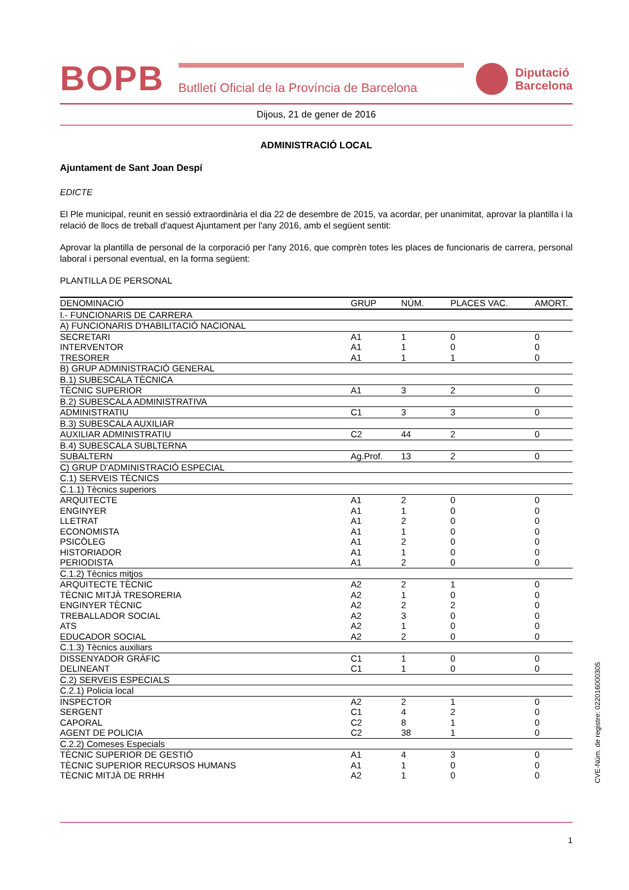BOPB
Butlletí Oficial de la Província de Barcelona
Diputació
Barcelona
Dijous, 21 de gener de 2016
ADMINISTRACIÓ LOCAL
Ajuntament de Sant Joan Despí
EDICTE
El Ple municipal, reunit en sessió extraordinària el dia 22 de desembre de 2015, va acordar, per unanimitat, aprovar la plantilla i la relació de llocs de treball d'aquest Ajuntament per l'any 2016, amb el següent sentit:
Aprovar la plantilla de personal de la corporació per l'any 2016, que comprèn totes les places de funcionaris de carrera, personal laboral i personal eventual, en la forma següent:
PLANTILLA DE PERSONAL
| DENOMINACIÓ | GRUP | NÚM. | PLACES VAC. | AMORT. |
| --- | --- | --- | --- | --- |
| I.- FUNCIONARIS DE CARRERA | | | | |
| A) FUNCIONARIS D'HABILITACIÓ NACIONAL | | | | |
| SECRETARI | A1 | 1 | 0 | 0 |
| INTERVENTOR | A1 | 1 | 0 | 0 |
| TRESORER | A1 | 1 | 1 | 0 |
| B) GRUP ADMINISTRACIÓ GENERAL | | | | |
| B.1) SUBESCALA TÈCNICA | | | | |
| TÈCNIC SUPERIOR | A1 | 3 | 2 | 0 |
| B.2) SUBESCALA ADMINISTRATIVA | | | | |
| ADMINISTRATIU | C1 | 3 | 3 | 0 |
| B.3) SUBESCALA AUXILIAR | | | | |
| AUXILIAR ADMINISTRATIU | C2 | 44 | 2 | 0 |
| B.4) SUBESCALA SUBLTERNA | | | | |
| SUBALTERN | Ag.Prof. | 13 | 2 | 0 |
| C) GRUP D'ADMINISTRACIÓ ESPECIAL | | | | |
| C.1) SERVEIS TÈCNICS | | | | |
| C.1.1) Tècnics superiors | | | | |
| ARQUITECTE | A1 | 2 | 0 | 0 |
| ENGINYER | A1 | 1 | 0 | 0 |
| LLETRAT | A1 | 2 | 0 | 0 |
| ECONOMISTA | A1 | 1 | 0 | 0 |
| PSICÒLEG | A1 | 2 | 0 | 0 |
| HISTORIADOR | A1 | 1 | 0 | 0 |
| PERIODISTA | A1 | 2 | 0 | 0 |
| C.1.2) Tècnics mitjos | | | | |
| ARQUITECTE TÈCNIC | A2 | 2 | 1 | 0 |
| TÈCNIC MITJÀ TRESORERIA | A2 | 1 | 0 | 0 |
| ENGINYER TÈCNIC | A2 | 2 | 2 | 0 |
| TREBALLADOR SOCIAL | A2 | 3 | 0 | 0 |
| ATS | A2 | 1 | 0 | 0 |
| EDUCADOR SOCIAL | A2 | 2 | 0 | 0 |
| C.1.3) Tècnics auxiliars | | | | |
| DISSENYADOR GRÀFIC | C1 | 1 | 0 | 0 |
| DELINEANT | C1 | 1 | 0 | 0 |
| C.2) SERVEIS ESPECIALS | | | | |
| C.2.1) Policia local | | | | |
| INSPECTOR | A2 | 2 | 1 | 0 |
| SERGENT | C1 | 4 | 2 | 0 |
| CAPORAL | C2 | 8 | 1 | 0 |
| AGENT DE POLICIA | C2 | 38 | 1 | 0 |
| C.2.2) Comeses Especials | | | | |
| TÈCNIC SUPERIOR DE GESTIÓ | A1 | 4 | 3 | 0 |
| TÈCNIC SUPERIOR RECURSOS HUMANS | A1 | 1 | 0 | 0 |
| TÈCNIC MITJÀ DE RRHH | A2 | 1 | 0 | 0 |
1
CVE-Núm. de registre: 022016000305